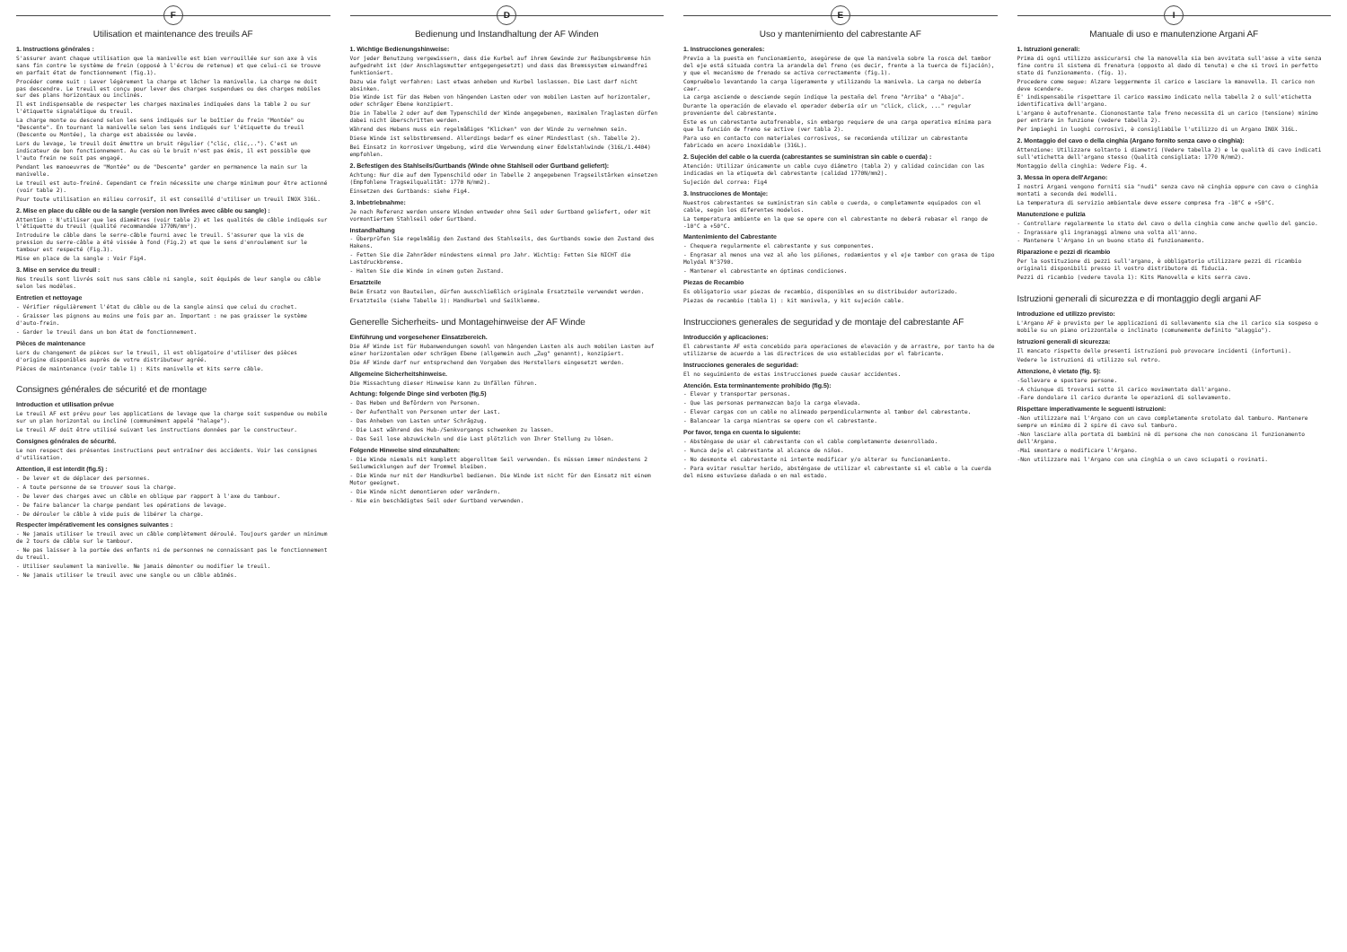F
Utilisation et maintenance des treuils AF
1. Instructions générales :
S'assurer avant chaque utilisation que la manivelle est bien verrouillée sur son axe à vis sans fin contre le système de frein (opposé à l'écrou de retenue) et que celui-ci se trouve en parfait état de fonctionnement (fig.1).
Procéder comme suit : Lever légèrement la charge et lâcher la manivelle. La charge ne doit pas descendre. Le treuil est conçu pour lever des charges suspendues ou des charges mobiles sur des plans horizontaux ou inclinés.
Il est indispensable de respecter les charges maximales indiquées dans la table 2 ou sur l'étiquette signalétique du treuil.
La charge monte ou descend selon les sens indiqués sur le boîtier du frein "Montée" ou "Descente". En tournant la manivelle selon les sens indiqués sur l'étiquette du treuil (Descente ou Montée), la charge est abaissée ou levée.
Lors du levage, le treuil doit émettre un bruit régulier ("clic, clic,.."). C'est un indicateur de bon fonctionnement. Au cas où le bruit n'est pas émis, il est possible que l'auto frein ne soit pas engagé.
Pendant les manoeuvres de "Montée" ou de "Descente" garder en permanence la main sur la manivelle.
Le treuil est auto-freiné. Cependant ce frein nécessite une charge minimum pour être actionné (voir table 2).
Pour toute utilisation en milieu corrosif, il est conseillé d'utiliser un treuil INOX 316L.
2. Mise en place du câble ou de la sangle (version non livrées avec câble ou sangle) :
Attention : N'utiliser que les diamètres (voir table 2) et les qualités de câble indiqués sur l'étiquette du treuil (qualité recommandée 1770N/mm²).
Introduire le câble dans le serre-câble fourni avec le treuil. S'assurer que la vis de pression du serre-câble a été vissée à fond (Fig.2) et que le sens d'enroulement sur le tambour est respecté (Fig.3).
Mise en place de la sangle : Voir Fig4.
3. Mise en service du treuil :
Nos treuils sont livrés soit nus sans câble ni sangle, soit équipés de leur sangle ou câble selon les modèles.
Entretien et nettoyage
- Vérifier régulièrement l'état du câble ou de la sangle ainsi que celui du crochet.
- Graisser les pignons au moins une fois par an. Important : ne pas graisser le système d'auto-frein.
- Garder le treuil dans un bon état de fonctionnement.
Pièces de maintenance
Lors du changement de pièces sur le treuil, il est obligatoire d'utiliser des pièces d'origine disponibles auprès de votre distributeur agréé.
Pièces de maintenance (voir table 1) : Kits manivelle et kits serre câble.
Consignes générales de sécurité et de montage
Introduction et utilisation prévue
Le treuil AF est prévu pour les applications de levage que la charge soit suspendue ou mobile sur un plan horizontal ou incliné (communément appelé "halage").
Le treuil AF doit être utilisé suivant les instructions données par le constructeur.
Consignes générales de sécurité.
Le non respect des présentes instructions peut entraîner des accidents. Voir les consignes d'utilisation.
Attention, il est interdit (fig.5) :
- De lever et de déplacer des personnes.
- A toute personne de se trouver sous la charge.
- De lever des charges avec un câble en oblique par rapport à l'axe du tambour.
- De faire balancer la charge pendant les opérations de levage.
- De dérouler le câble à vide puis de libérer la charge.
Respecter impérativement les consignes suivantes :
- Ne jamais utiliser le treuil avec un câble complètement déroulé. Toujours garder un minimum de 2 tours de câble sur le tambour.
- Ne pas laisser à la portée des enfants ni de personnes ne connaissant pas le fonctionnement du treuil.
- Utiliser seulement la manivelle. Ne jamais démonter ou modifier le treuil.
- Ne jamais utiliser le treuil avec une sangle ou un câble abîmés.
D
Bedienung und Instandhaltung der AF Winden
1. Wichtige Bedienungshinweise:
Vor jeder Benutzung vergewissern, dass die Kurbel auf ihrem Gewinde zur Reibungsbremse hin aufgedreht ist (der Anschlagsmutter entgegengesetzt) und dass das Bremssystem einwandfrei funktioniert.
Dazu wie folgt verfahren: Last etwas anheben und Kurbel loslassen. Die Last darf nicht absinken.
Die Winde ist für das Heben von hängenden Lasten oder von mobilen Lasten auf horizontaler, oder schräger Ebene konzipiert.
Die in Tabelle 2 oder auf dem Typenschild der Winde angegebenen, maximalen Traglasten dürfen dabei nicht überschritten werden.
Während des Hebens muss ein regelmäßiges "Klicken" von der Winde zu vernehmen sein.
Diese Winde ist selbstbremsend. Allerdings bedarf es einer Mindestlast (sh. Tabelle 2).
Bei Einsatz in korrosiver Umgebung, wird die Verwendung einer Edelstahlwinde (316L/1.4404) empfohlen.
2. Befestigen des Stahlseils/Gurtbands (Winde ohne Stahlseil oder Gurtband geliefert):
Achtung: Nur die auf dem Typenschild oder in Tabelle 2 angegebenen Tragseilstärken einsetzen (Empfohlene Tragseilqualität: 1770 N/mm2).
Einsetzen des Gurtbands: siehe Fig4.
3. Inbetriebnahme:
Je nach Referenz werden unsere Winden entweder ohne Seil oder Gurtband geliefert, oder mit vormontiertem Stahlseil oder Gurtband.
Instandhaltung
- Überprüfen Sie regelmäßig den Zustand des Stahlseils, des Gurtbands sowie den Zustand des Hakens.
- Fetten Sie die Zahnräder mindestens einmal pro Jahr. Wichtig: Fetten Sie NICHT die Lastdruckbremse.
- Halten Sie die Winde in einem guten Zustand.
Ersatzteile
Beim Ersatz von Bauteilen, dürfen ausschließlich originale Ersatzteile verwendet werden.
Ersatzteile (siehe Tabelle 1): Handkurbel und Seilklemme.
Generelle Sicherheits- und Montagehinweise der AF Winde
Einführung und vorgesehener Einsatzbereich.
Die AF Winde ist für Hubanwendungen sowohl von hängenden Lasten als auch mobilen Lasten auf einer horizontalen oder schrägen Ebene (allgemein auch „Zug" genannt), konzipiert.
Die AF Winde darf nur entsprechend den Vorgaben des Herstellers eingesetzt werden.
Allgemeine Sicherheitshinweise.
Die Missachtung dieser Hinweise kann zu Unfällen führen.
Achtung: folgende Dinge sind verboten (fig.5)
- Das Heben und Befördern von Personen.
- Der Aufenthalt von Personen unter der Last.
- Das Anheben von Lasten unter Schrägzug.
- Die Last während des Hub-/Senkvorgangs schwenken zu lassen.
- Das Seil lose abzuwickeln und die Last plötzlich von Ihrer Stellung zu lösen.
Folgende Hinweise sind einzuhalten:
- Die Winde niemals mit komplett abgerolltem Seil verwenden. Es müssen immer mindestens 2 Seilumwicklungen auf der Trommel bleiben.
- Die Winde nur mit der Handkurbel bedienen. Die Winde ist nicht für den Einsatz mit einem Motor geeignet.
- Die Winde nicht demontieren oder verändern.
- Nie ein beschädigtes Seil oder Gurtband verwenden.
E
Uso y mantenimiento del cabrestante AF
1. Instrucciones generales:
Previo a la puesta en funcionamiento, asegúrese de que la manivela sobre la rosca del tambor del eje está situada contra la arandela del freno (es decir, frente a la tuerca de fijación), y que el mecanismo de frenado se activa correctamente (fig.1).
Compruébelo levantando la carga ligeramente y utilizando la manivela. La carga no debería caer.
La carga asciende o desciende según indique la pestaña del freno "Arriba" o "Abajo".
Durante la operación de elevado el operador debería oír un "click, click, ..." regular proveniente del cabrestante.
Este es un cabrestante autofrenable, sin embargo requiere de una carga operativa mínima para que la función de freno se active (ver tabla 2).
Para uso en contacto con materiales corrosivos, se recomienda utilizar un cabrestante fabricado en acero inoxidable (316L).
2. Sujeción del cable o la cuerda (cabrestantes se suministran sin cable o cuerda) :
Atención: Utilizar únicamente un cable cuyo diámetro (tabla 2) y calidad coincidan con las indicadas en la etiqueta del cabrestante (calidad 1770N/mm2).
Sujeción del correa: Fig4
3. Instrucciones de Montaje:
Nuestros cabrestantes se suministran sin cable o cuerda, o completamente equipados con el cable, según los diferentes modelos.
La temperatura ambiente en la que se opere con el cabrestante no deberá rebasar el rango de -10°C a +50°C.
Mantenimiento del Cabrestante
- Chequera regularmente el cabrestante y sus componentes.
- Engrasar al menos una vez al año los piñones, rodamientos y el eje tambor con grasa de tipo Molydal N°3790.
- Mantener el cabrestante en óptimas condiciones.
Piezas de Recambio
Es obligatorio usar piezas de recambio, disponibles en su distribuidor autorizado.
Piezas de recambio (tabla 1) : kit manivela, y kit sujeción cable.
Instrucciones generales de seguridad y de montaje del cabrestante AF
Introducción y aplicaciones:
El cabrestante AF esta concebido para operaciones de elevación y de arrastre, por tanto ha de utilizarse de acuerdo a las directrices de uso establecidas por el fabricante.
Instrucciones generales de seguridad:
El no seguimiento de estas instrucciones puede causar accidentes.
Atención. Esta terminantemente prohibido (fig.5):
- Elevar y transportar personas.
- Que las personas permanezcan bajo la carga elevada.
- Elevar cargas con un cable no alineado perpendicularmente al tambor del cabrestante.
- Balancear la carga mientras se opere con el cabrestante.
Por favor, tenga en cuenta lo siguiente:
- Absténgase de usar el cabrestante con el cable completamente desenrollado.
- Nunca deje el cabrestante al alcance de niños.
- No desmonte el cabrestante ni intente modificar y/o alterar su funcionamiento.
- Para evitar resultar herido, absténgase de utilizar el cabrestante si el cable o la cuerda del mismo estuviese dañada o en mal estado.
I
Manuale di uso e manutenzione Argani AF
1. Istruzioni generali:
Prima di ogni utilizzo assicurarsi che la manovella sia ben avvitata sull'asse a vite senza fine contro il sistema di frenatura (opposto al dado di tenuta) e che si trovi in perfetto stato di funzionamento. (fig. 1).
Procedere come segue: Alzare leggermente il carico e lasciare la manovella. Il carico non deve scendere.
E' indispensabile rispettare il carico massimo indicato nella tabella 2 o sull'etichetta identificativa dell'argano.
L'argano è autofrenante. Ciononostante tale freno necessita di un carico (tensione) minimo per entrare in funzione (vedere tabella 2).
Per impieghi in luoghi corrosivi, è consigliabile l'utilizzo di un Argano INOX 316L.
2. Montaggio del cavo o della cinghia (Argano fornito senza cavo o cinghia):
Attenzione: Utilizzare soltanto i diametri (Vedere tabella 2) e le qualità di cavo indicati sull'etichetta dell'argano stesso (Qualità consigliata: 1770 N/mm2).
Montaggio della cinghia: Vedere Fig. 4.
3. Messa in opera dell'Argano:
I nostri Argani vengono forniti sia "nudi" senza cavo nè cinghia oppure con cavo o cinghia montati a seconda dei modelli.
La temperatura di servizio ambientale deve essere compresa fra -10°C e +50°C.
Manutenzione e pulizia
- Controllare regolarmente lo stato del cavo o della cinghia come anche quello del gancio.
- Ingrassare gli ingranaggi almeno una volta all'anno.
- Mantenere l'Argano in un buono stato di funzionamento.
Riparazione e pezzi di ricambio
Per la sostituzione di pezzi sull'argano, è obbligatorio utilizzare pezzi di ricambio originali disponibili presso il vostro distributore di fiducia.
Pezzi di ricambio (vedere tavola 1): Kits Manovella e kits serra cavo.
Istruzioni generali di sicurezza e di montaggio degli argani AF
Introduzione ed utilizzo previsto:
L'Argano AF è previsto per le applicazioni di sollevamento sia che il carico sia sospeso o mobile su un piano orizzontale o inclinato (comunemente definito "alaggio").
Istruzioni generali di sicurezza:
Il mancato rispetto delle presenti istruzioni può provocare incidenti (infortuni).
Vedere le istruzioni di utilizzo sul retro.
Attenzione, è vietato (fig. 5):
-Sollevare e spostare persone.
-A chiunque di trovarsi sotto il carico movimentato dall'argano.
-Fare dondolare il carico durante le operazioni di sollevamento.
Rispettare imperativamente le seguenti istruzioni:
-Non utilizzare mai l'Argano con un cavo completamente srotolato dal tamburo. Mantenere sempre un minimo di 2 spire di cavo sul tamburo.
-Non lasciare alla portata di bambini nè di persone che non conoscano il funzionamento dell'Argano.
-Mai smontare o modificare l'Argano.
-Non utilizzare mai l'Argano con una cinghia o un cavo sciupati o rovinati.